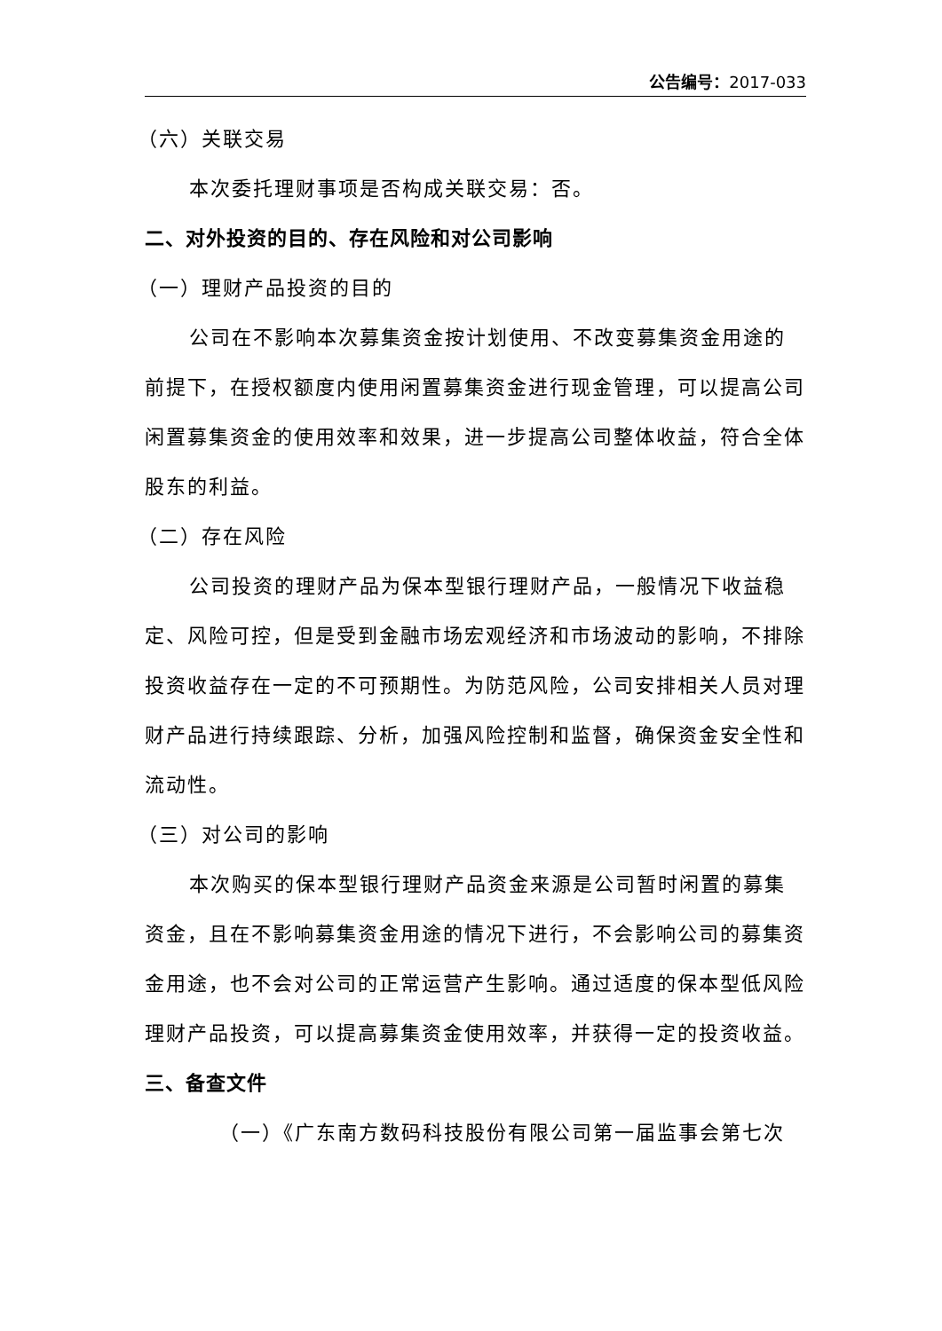公告编号：2017-033
（六）关联交易
本次委托理财事项是否构成关联交易：否。
二、对外投资的目的、存在风险和对公司影响
（一）理财产品投资的目的
公司在不影响本次募集资金按计划使用、不改变募集资金用途的前提下，在授权额度内使用闲置募集资金进行现金管理，可以提高公司闲置募集资金的使用效率和效果，进一步提高公司整体收益，符合全体股东的利益。
（二）存在风险
公司投资的理财产品为保本型银行理财产品，一般情况下收益稳定、风险可控，但是受到金融市场宏观经济和市场波动的影响，不排除投资收益存在一定的不可预期性。为防范风险，公司安排相关人员对理财产品进行持续跟踪、分析，加强风险控制和监督，确保资金安全性和流动性。
（三）对公司的影响
本次购买的保本型银行理财产品资金来源是公司暂时闲置的募集资金，且在不影响募集资金用途的情况下进行，不会影响公司的募集资金用途，也不会对公司的正常运营产生影响。通过适度的保本型低风险理财产品投资，可以提高募集资金使用效率，并获得一定的投资收益。
三、备查文件
（一）《广东南方数码科技股份有限公司第一届监事会第七次